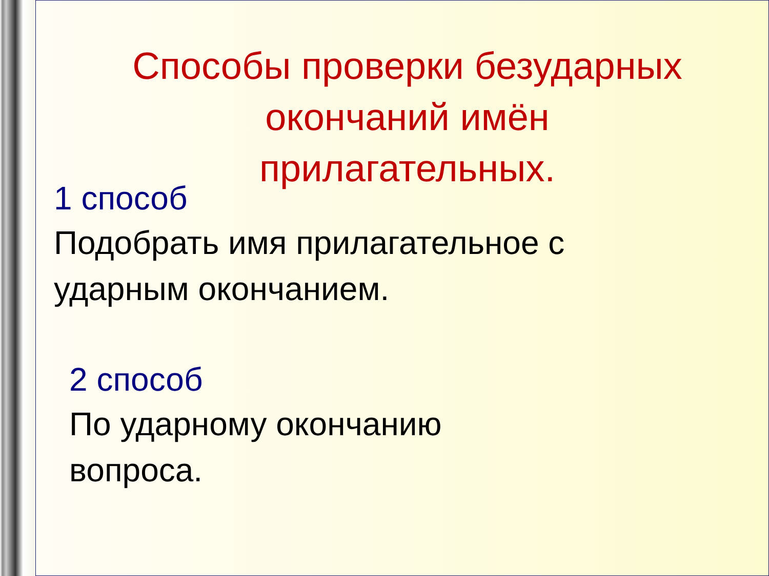Способы проверки безударных
окончаний имён
прилагательных.
1 способ
Подобрать имя прилагательное с
ударным окончанием.
2 способ
По ударному окончанию
вопроса.